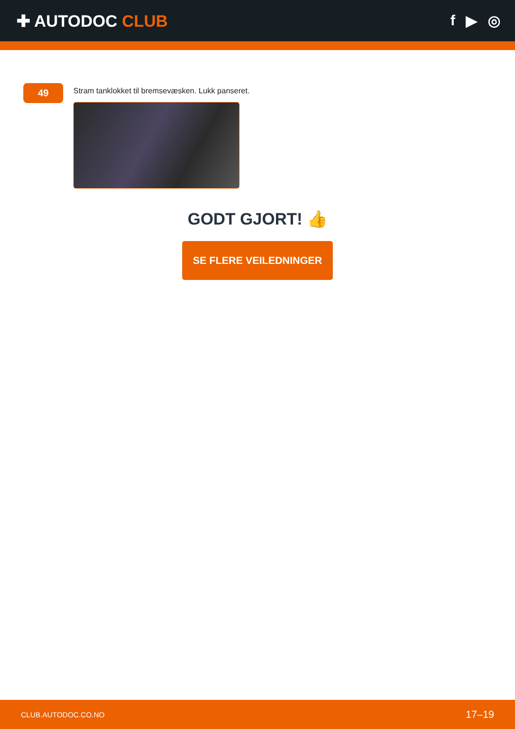✚ AUTODOC CLUB f ▶ ◎
49
Stram tanklokket til bremsevæsken. Lukk panseret.
GODT GJORT! 👍
SE FLERE VEILEDNINGER
CLUB.AUTODOC.CO.NO 17–19